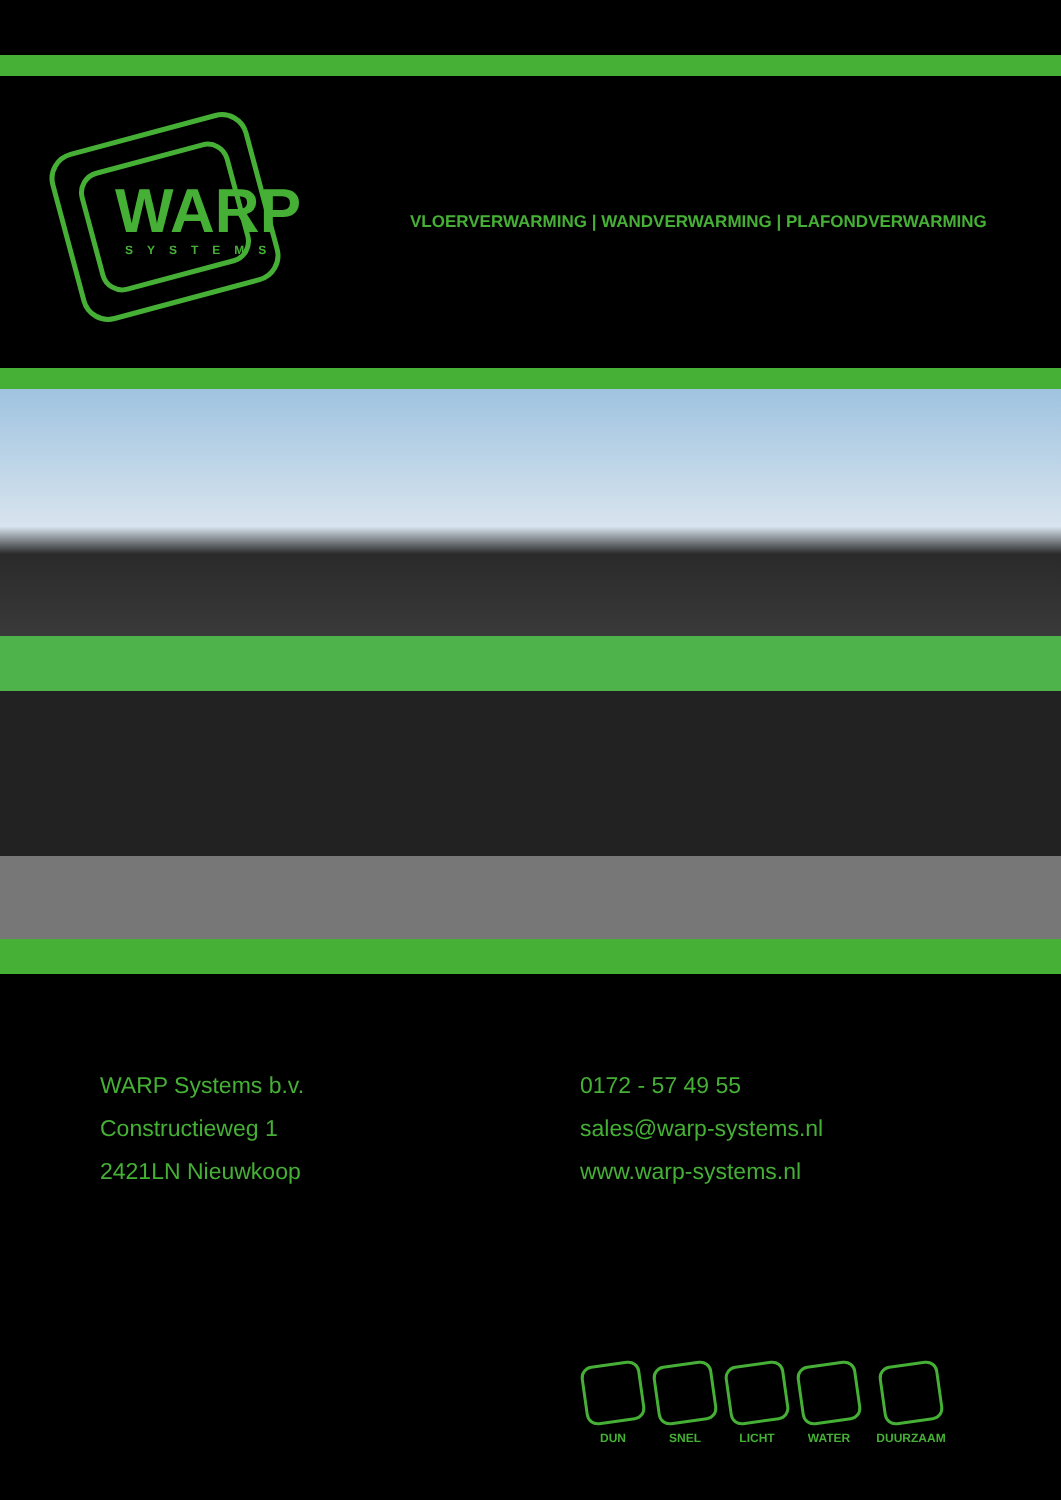WARP
SYSTEMS
VLOERVERWARMING | WANDVERWARMING | PLAFONDVERWARMING
WARP Systems b.v.
Constructieweg 1
2421LN Nieuwkoop
0172 - 57 49 55
sales@warp-systems.nl
www.warp-systems.nl
DUN SNEL LICHT WATER DUURZAAM